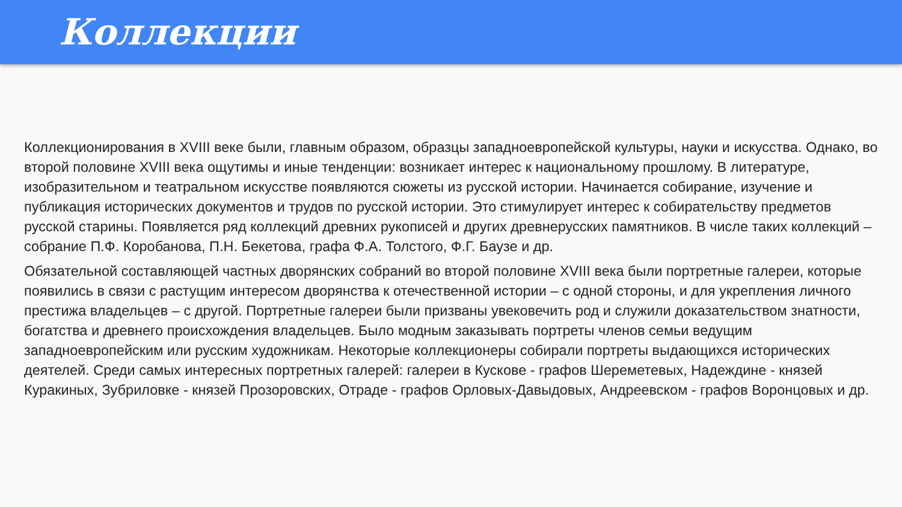Коллекции
Коллекционирования в XVIII веке были, главным образом, образцы западноевропейской культуры, науки и искусства. Однако, во второй половине XVIII века ощутимы и иные тенденции: возникает интерес к национальному прошлому. В литературе, изобразительном и театральном искусстве появляются сюжеты из русской истории. Начинается собирание, изучение и публикация исторических документов и трудов по русской истории. Это стимулирует интерес к собирательству предметов русской старины. Появляется ряд коллекций древних рукописей и других древнерусских памятников. В числе таких коллекций – собрание П.Ф. Коробанова, П.Н. Бекетова, графа Ф.А. Толстого, Ф.Г. Баузе и др.
Обязательной составляющей частных дворянских собраний во второй половине XVIII века были портретные галереи, которые появились в связи с растущим интересом дворянства к отечественной истории – с одной стороны, и для укрепления личного престижа владельцев – с другой. Портретные галереи были призваны увековечить род и служили доказательством знатности, богатства и древнего происхождения владельцев. Было модным заказывать портреты членов семьи ведущим западноевропейским или русским художникам. Некоторые коллекционеры собирали портреты выдающихся исторических деятелей. Среди самых интересных портретных галерей: галереи в Кускове - графов Шереметевых, Надеждине - князей Куракиных, Зубриловке - князей Прозоровских, Отраде - графов Орловых-Давыдовых, Андреевском - графов Воронцовых и др.